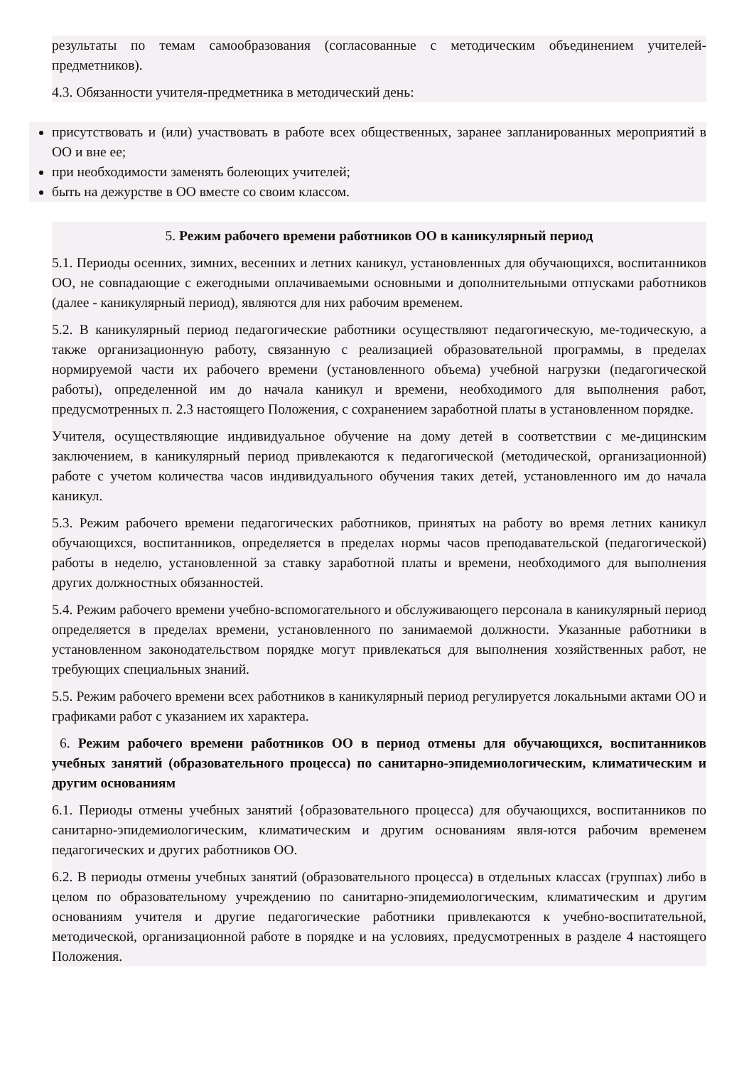результаты по темам самообразования (согласованные с методическим объединением учителей-предметников).
4.3. Обязанности учителя-предметника в методический день:
присутствовать и (или) участвовать в работе всех общественных, заранее запланированных мероприятий в ОО и вне ее;
при необходимости заменять болеющих учителей;
быть на дежурстве в ОО вместе со своим классом.
5. Режим рабочего времени работников ОО в каникулярный период
5.1. Периоды осенних, зимних, весенних и летних каникул, установленных для обучающихся, воспитанников ОО, не совпадающие с ежегодными оплачиваемыми основными и дополнительными отпусками работников (далее - каникулярный период), являются для них рабочим временем.
5.2. В каникулярный период педагогические работники осуществляют педагогическую, ме-тодическую, а также организационную работу, связанную с реализацией образовательной программы, в пределах нормируемой части их рабочего времени (установленного объема) учебной нагрузки (педагогической работы), определенной им до начала каникул и времени, необходимого для выполнения работ, предусмотренных п. 2.3 настоящего Положения, с сохранением заработной платы в установленном порядке.
Учителя, осуществляющие индивидуальное обучение на дому детей в соответствии с ме-дицинским заключением, в каникулярный период привлекаются к педагогической (методической, организационной) работе с учетом количества часов индивидуального обучения таких детей, установленного им до начала каникул.
5.3. Режим рабочего времени педагогических работников, принятых на работу во время летних каникул обучающихся, воспитанников, определяется в пределах нормы часов преподавательской (педагогической) работы в неделю, установленной за ставку заработной платы и времени, необходимого для выполнения других должностных обязанностей.
5.4. Режим рабочего времени учебно-вспомогательного и обслуживающего персонала в каникулярный период определяется в пределах времени, установленного по занимаемой должности. Указанные работники в установленном законодательством порядке могут привлекаться для выполнения хозяйственных работ, не требующих специальных знаний.
5.5. Режим рабочего времени всех работников в каникулярный период регулируется локальными актами ОО и графиками работ с указанием их характера.
6. Режим рабочего времени работников ОО в период отмены для обучающихся, воспитанников учебных занятий (образовательного процесса) по санитарно-эпидемиологическим, климатическим и другим основаниям
6.1. Периоды отмены учебных занятий {образовательного процесса) для обучающихся, воспитанников по санитарно-эпидемиологическим, климатическим и другим основаниям явля-ются рабочим временем педагогических и других работников ОО.
6.2. В периоды отмены учебных занятий (образовательного процесса) в отдельных классах (группах) либо в целом по образовательному учреждению по санитарно-эпидемиологическим, климатическим и другим основаниям учителя и другие педагогические работники привлекаются к учебно-воспитательной, методической, организационной работе в порядке и на условиях, предусмотренных в разделе 4 настоящего Положения.